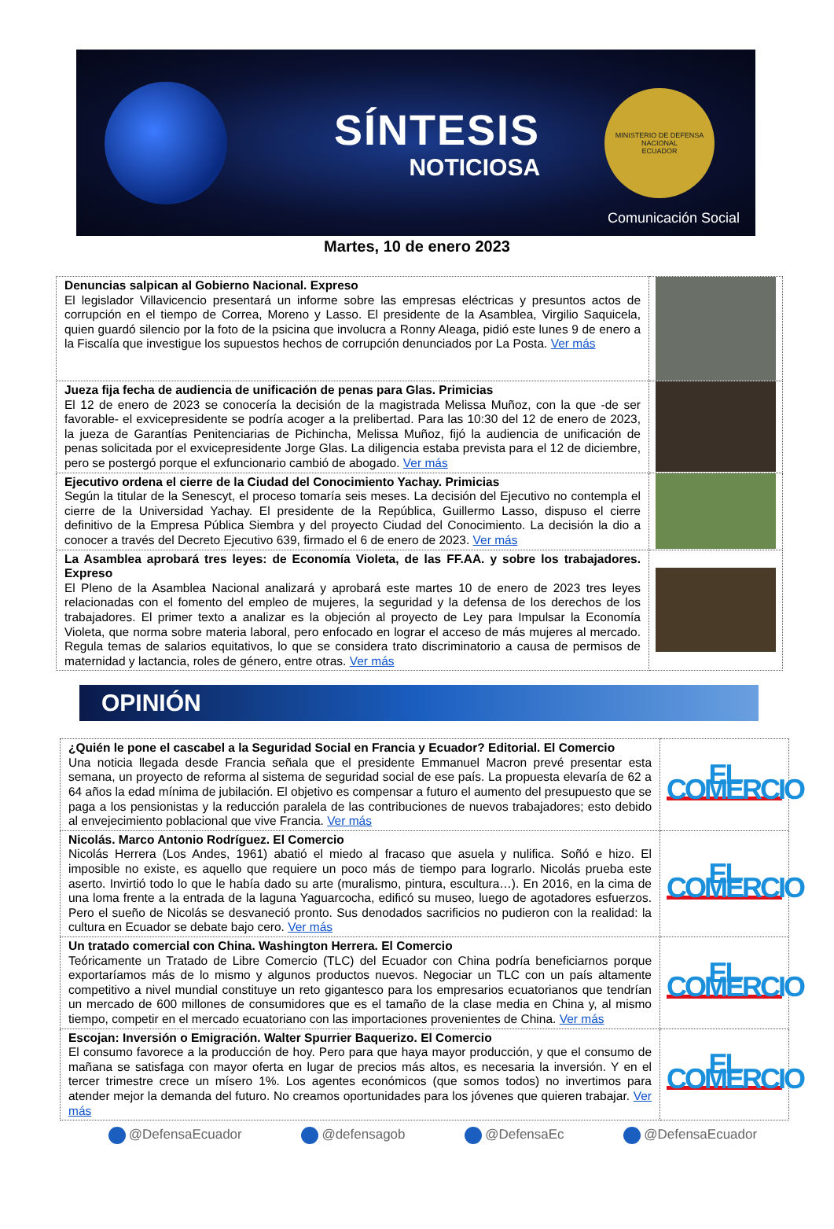SÍNTESIS
NOTICIOSA
MINISTERIO DE DEFENSA NACIONAL
ECUADOR
Comunicación Social
Martes, 10 de enero 2023
| Denuncias salpican al Gobierno Nacional. Expreso El legislador Villavicencio presentará un informe sobre las empresas eléctricas y presuntos actos de corrupción en el tiempo de Correa, Moreno y Lasso. El presidente de la Asamblea, Virgilio Saquicela, quien guardó silencio por la foto de la psicina que involucra a Ronny Aleaga, pidió este lunes 9 de enero a la Fiscalía que investigue los supuestos hechos de corrupción denunciados por La Posta. Ver más | |
| Jueza fija fecha de audiencia de unificación de penas para Glas. Primicias El 12 de enero de 2023 se conocería la decisión de la magistrada Melissa Muñoz, con la que -de ser favorable- el exvicepresidente se podría acoger a la prelibertad. Para las 10:30 del 12 de enero de 2023, la jueza de Garantías Penitenciarias de Pichincha, Melissa Muñoz, fijó la audiencia de unificación de penas solicitada por el exvicepresidente Jorge Glas. La diligencia estaba prevista para el 12 de diciembre, pero se postergó porque el exfuncionario cambió de abogado. Ver más | |
| Ejecutivo ordena el cierre de la Ciudad del Conocimiento Yachay. Primicias Según la titular de la Senescyt, el proceso tomaría seis meses. La decisión del Ejecutivo no contempla el cierre de la Universidad Yachay. El presidente de la República, Guillermo Lasso, dispuso el cierre definitivo de la Empresa Pública Siembra y del proyecto Ciudad del Conocimiento. La decisión la dio a conocer a través del Decreto Ejecutivo 639, firmado el 6 de enero de 2023. Ver más | |
| La Asamblea aprobará tres leyes: de Economía Violeta, de las FF.AA. y sobre los trabajadores. Expreso El Pleno de la Asamblea Nacional analizará y aprobará este martes 10 de enero de 2023 tres leyes relacionadas con el fomento del empleo de mujeres, la seguridad y la defensa de los derechos de los trabajadores. El primer texto a analizar es la objeción al proyecto de Ley para Impulsar la Economía Violeta, que norma sobre materia laboral, pero enfocado en lograr el acceso de más mujeres al mercado. Regula temas de salarios equitativos, lo que se considera trato discriminatorio a causa de permisos de maternidad y lactancia, roles de género, entre otras. Ver más | |
OPINIÓN
| ¿Quién le pone el cascabel a la Seguridad Social en Francia y Ecuador? Editorial. El Comercio Una noticia llegada desde Francia señala que el presidente Emmanuel Macron prevé presentar esta semana, un proyecto de reforma al sistema de seguridad social de ese país. La propuesta elevaría de 62 a 64 años la edad mínima de jubilación. El objetivo es compensar a futuro el aumento del presupuesto que se paga a los pensionistas y la reducción paralela de las contribuciones de nuevos trabajadores; esto debido al envejecimiento poblacional que vive Francia. Ver más | EL COMERCIO |
| Nicolás. Marco Antonio Rodríguez. El Comercio Nicolás Herrera (Los Andes, 1961) abatió el miedo al fracaso que asuela y nulifica. Soñó e hizo. El imposible no existe, es aquello que requiere un poco más de tiempo para lograrlo. Nicolás prueba este aserto. Invirtió todo lo que le había dado su arte (muralismo, pintura, escultura…). En 2016, en la cima de una loma frente a la entrada de la laguna Yaguarcocha, edificó su museo, luego de agotadores esfuerzos. Pero el sueño de Nicolás se desvaneció pronto. Sus denodados sacrificios no pudieron con la realidad: la cultura en Ecuador se debate bajo cero. Ver más | EL COMERCIO |
| Un tratado comercial con China. Washington Herrera. El Comercio Teóricamente un Tratado de Libre Comercio (TLC) del Ecuador con China podría beneficiarnos porque exportaríamos más de lo mismo y algunos productos nuevos. Negociar un TLC con un país altamente competitivo a nivel mundial constituye un reto gigantesco para los empresarios ecuatorianos que tendrían un mercado de 600 millones de consumidores que es el tamaño de la clase media en China y, al mismo tiempo, competir en el mercado ecuatoriano con las importaciones provenientes de China. Ver más | EL COMERCIO |
| Escojan: Inversión o Emigración. Walter Spurrier Baquerizo. El Comercio El consumo favorece a la producción de hoy. Pero para que haya mayor producción, y que el consumo de mañana se satisfaga con mayor oferta en lugar de precios más altos, es necesaria la inversión. Y en el tercer trimestre crece un mísero 1%. Los agentes económicos (que somos todos) no invertimos para atender mejor la demanda del futuro. No creamos oportunidades para los jóvenes que quieren trabajar. Ver más | EL COMERCIO |
@DefensaEcuador @defensagob @DefensaEc @DefensaEcuador